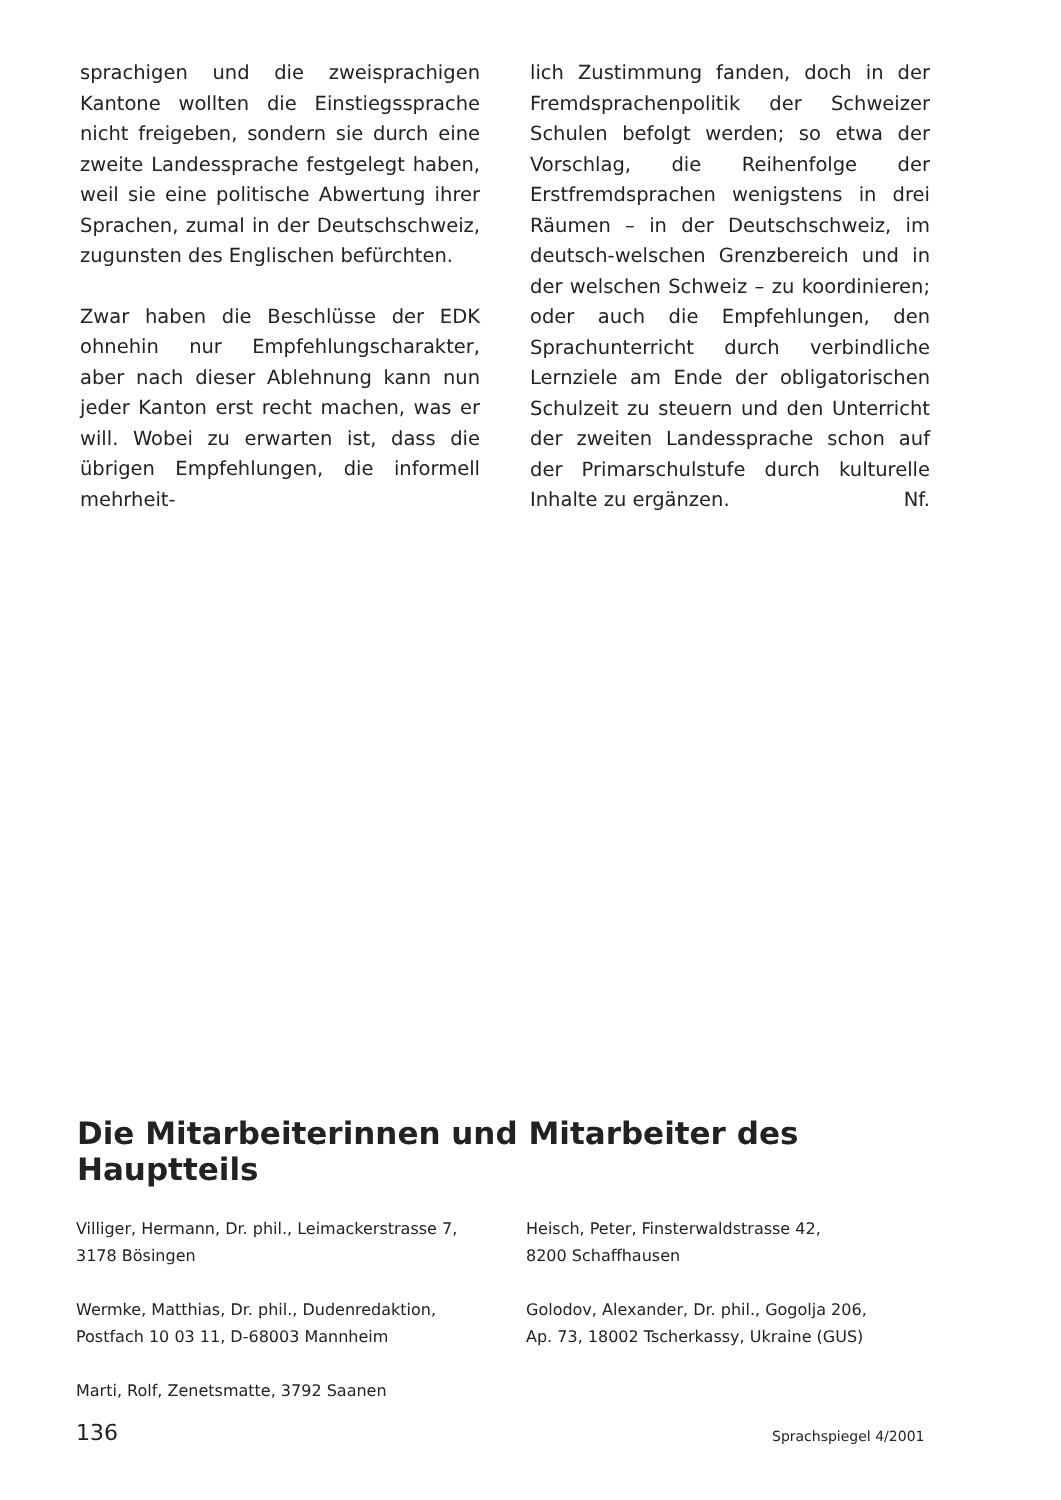sprachigen und die zweisprachigen Kantone wollten die Einstiegssprache nicht freigeben, sondern sie durch eine zweite Landessprache festgelegt haben, weil sie eine politische Abwertung ihrer Sprachen, zumal in der Deutschschweiz, zugunsten des Englischen befürchten.
Zwar haben die Beschlüsse der EDK ohnehin nur Empfehlungscharakter, aber nach dieser Ablehnung kann nun jeder Kanton erst recht machen, was er will. Wobei zu erwarten ist, dass die übrigen Empfehlungen, die informell mehrheit-
lich Zustimmung fanden, doch in der Fremdsprachenpolitik der Schweizer Schulen befolgt werden; so etwa der Vorschlag, die Reihenfolge der Erstfremdsprachen wenigstens in drei Räumen – in der Deutschschweiz, im deutsch-welschen Grenzbereich und in der welschen Schweiz – zu koordinieren; oder auch die Empfehlungen, den Sprachunterricht durch verbindliche Lernziele am Ende der obligatorischen Schulzeit zu steuern und den Unterricht der zweiten Landessprache schon auf der Primarschulstufe durch kulturelle Inhalte zu ergänzen. Nf.
Die Mitarbeiterinnen und Mitarbeiter des Hauptteils
Villiger, Hermann, Dr. phil., Leimackerstrasse 7,
3178 Bösingen
Wermke, Matthias, Dr. phil., Dudenredaktion,
Postfach 10 03 11, D-68003 Mannheim
Marti, Rolf, Zenetsmatte, 3792 Saanen
Heisch, Peter, Finsterwaldstrasse 42,
8200 Schaffhausen
Golodov, Alexander, Dr. phil., Gogolja 206,
Ap. 73, 18002 Tscherkassy, Ukraine (GUS)
136 Sprachspiegel 4/2001